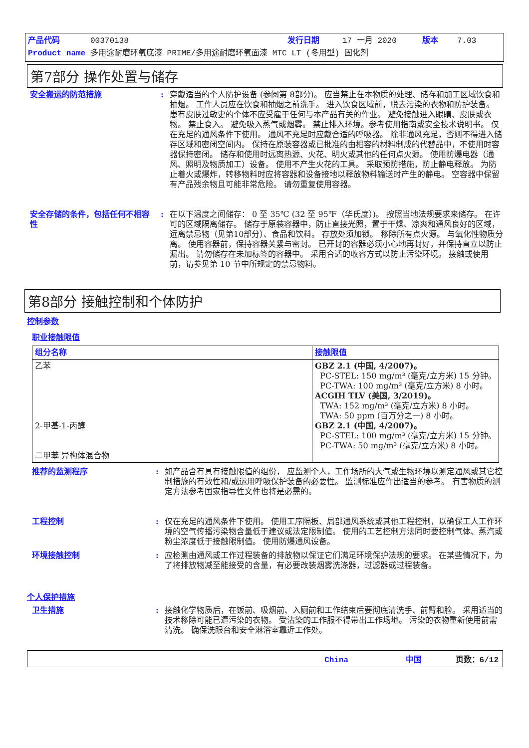产品代码 00370138 发行日期 17 一月 2020 版本 7.03
Product name 多用途耐磨环氧底漆 PRIME/多用途耐磨环氧面漆 MTC LT (冬用型) 固化剂
第7部分 操作处置与储存
安全搬运的防范措施 : 穿戴适当的个人防护设备 (参阅第 8部分)。 应当禁止在本物质的处理、储存和加工区域饮食和抽烟。 工作人员应在饮食和抽烟之前洗手。 进入饮食区域前，脱去污染的衣物和防护装备。 患有皮肤过敏史的个体不应受雇于任何与本产品有关的作业。 避免接触进入眼睛、皮肤或衣物。 禁止食入。 避免吸入蒸气或烟雾。 禁止排入环境。参考使用指南或安全技术说明书。 仅在充足的通风条件下使用。 通风不充足时应戴合适的呼吸器。 除非通风充足，否则不得进入储存区域和密闭空间内。 保持在原装容器或已批准的由相容的材料制成的代替品中，不使用时容器保持密闭。 储存和使用时远离热源、火花、明火或其他的任何点火源。 使用防爆电器（通风、照明及物质加工）设备。 使用不产生火花的工具。 采取预防措施，防止静电释放。 为防止着火或爆炸，转移物料时应将容器和设备接地以释放物料输送时产生的静电。 空容器中保留有产品残余物且可能非常危险。 请勿重复使用容器。
安全存储的条件，包括任何不相容性
: 在以下温度之间储存： 0 至 35℃ (32 至 95℉（华氏度）)。 按照当地法规要求来储存。 在许可的区域隔离储存。 储存于原装容器中，防止直接光照，置于干燥、凉爽和通风良好的区域，远离禁忌物（见第10部分）、食品和饮料。 存放处须加锁。 移除所有点火源。 与氧化性物质分离。 使用容器前，保持容器关紧与密封。 已开封的容器必须小心地再封好，并保持直立以防止漏出。 请勿储存在未加标签的容器中。 采用合适的收容方式以防止污染环境。 接触或使用前，请参见第 10 节中所规定的禁忌物料。
第8部分 接触控制和个体防护
控制参数
职业接触限值
| 组分名称 | 接触限值 |
| --- | --- |
| 乙苯 2-甲基-1-丙醇 二甲苯 异构体混合物 | GBZ 2.1 (中国, 4/2007)。 PC-STEL: 150 mg/m³ (毫克/立方米) 15 分钟。 PC-TWA: 100 mg/m³ (毫克/立方米) 8 小时。 ACGIH TLV (美国, 3/2019)。 TWA: 152 mg/m³ (毫克/立方米) 8 小时。 TWA: 50 ppm (百万分之一) 8 小时。 GBZ 2.1 (中国, 4/2007)。 PC-STEL: 100 mg/m³ (毫克/立方米) 15 分钟。 PC-TWA: 50 mg/m³ (毫克/立方米) 8 小时。 |
推荐的监测程序 : 如产品含有具有接触限值的组份， 应监测个人，工作场所的大气或生物环境以测定通风或其它控制措施的有效性和/或运用呼吸保护装备的必要性。 监测标准应作出适当的参考。 有害物质的测定方法参考国家指导性文件也将是必需的。
工程控制 : 仅在充足的通风条件下使用。 使用工序隔板、局部通风系统或其他工程控制，以确保工人工作环境的空气传播污染物含量低于建议或法定限制值。 使用的工艺控制方法同时要控制气体、蒸汽或粉尘浓度低于接触限制值。 使用防爆通风设备。
环境接触控制 : 应检测由通风或工作过程装备的排放物以保证它们满足环境保护法规的要求。 在某些情况下，为了将排放物减至能接受的含量，有必要改装烟雾洗涤器，过滤器或过程装备。
个人保护措施
卫生措施 : 接触化学物质后，在饭前、吸烟前、入厕前和工作结束后要彻底清洗手、前臂和脸。 采用适当的技术移除可能已遭污染的衣物。 受沾染的工作服不得带出工作场地。 污染的衣物重新使用前需清洗。 确保洗眼台和安全淋浴室靠近工作处。
China 中国 页数：6/12